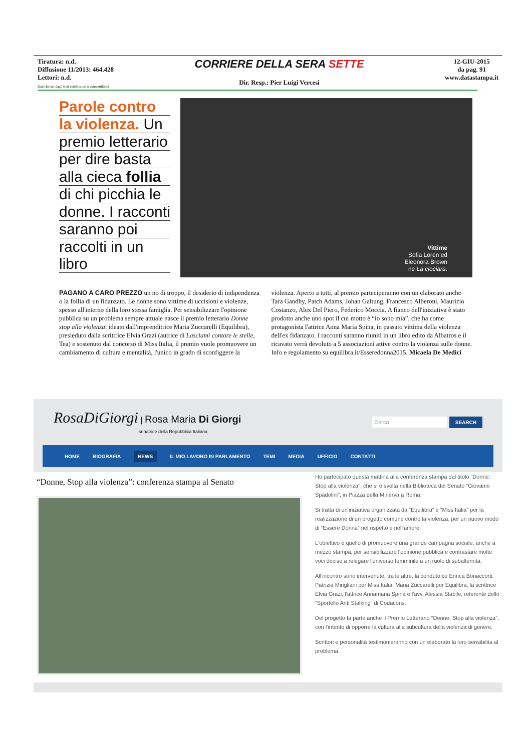Tiratura: n.d.
Diffusione 11/2013: 464.428
Lettori: n.d.
Dati rilevati dagli Enti certificatori o autocertificati
CORRIERE DELLA SERA SETTE
Dir. Resp.: Pier Luigi Vercesi
12-GIU-2015
da pag. 91
www.datastampa.it
Parole contro
la violenza. Un
premio letterario
per dire basta
alla cieca follia
di chi picchia le
donne. I racconti
saranno poi
raccolti in un libro
Vittime
Sofia Loren ed
Eleonora Brown
ne La ciociara.
PAGANO A CARO PREZZO un no di troppo, il desiderio di indipendenza o la follia di un fidanzato. Le donne sono vittime di uccisioni e violenze, spesso all'interno della loro stessa famiglia. Per sensibilizzare l'opinione pubblica su un problema sempre attuale nasce il premio letterario Donne stop alla violenza: ideato dall'imprenditrice Maria Zuccarelli (Equilibra), presieduto dalla scrittrice Elvia Grazi (autrice di Lasciami contare le stelle, Tea) e sostenuto dal concorso di Miss Italia, il premio vuole promuovere un cambiamento di cultura e mentalità, l'unico in grado di sconfiggere la violenza. Aperto a tutti, al premio parteciperanno con un elaborato anche Tara Gandhy, Patch Adams, Johan Galtung, Francesco Alberoni, Maurizio Costanzo, Alex Del Piero, Federico Moccia. A fianco dell'iniziativa è stato prodotto anche uno spot il cui motto è “io sono mia”, che ha come protagonista l'attrice Anna Maria Spina, in passato vittima della violenza dell'ex fidanzato. I racconti saranno riuniti in un libro edito da Albatros e il ricavato verrà devoluto a 5 associazioni attive contro la violenza sulle donne. Info e regolamento su equilibra.it/Esseredonna2015. Micaela De Medici
RosaDiGiorgi | Rosa Maria Di Giorgi
senatrice della Repubblica Italiana
Cerca SEARCH
HOME BIOGRAFIA NEWS IL MIO LAVORO IN PARLAMENTO TEMI MEDIA UFFICIO CONTATTI
“Donne, Stop alla violenza”: conferenza stampa al Senato
Ho partecipato questa mattina alla conferenza stampa dal titolo “Donne: Stop alla violenza”, che si è svolta nella Biblioteca del Senato “Giovanni Spadolini”, in Piazza della Minerva a Roma.
Si tratta di un'iniziativa organizzata da “Equilibra” e “Miss Italia” per la realizzazione di un progetto comune contro la violenza, per un nuovo modo di “Essere Donna” nel rispetto e nell'amore.
L'obiettivo è quello di promuovere una grande campagna sociale, anche a mezzo stampa, per sensibilizzare l'opinione pubblica e contrastare molte voci decise a relegare l'universo femminile a un ruolo di subalternità.
All'incontro sono intervenute, tra le altre, la conduttrice Enrica Bonaccorti, Patrizia Mirigliani per Miss Italia, Maria Zuccarelli per Equilibra, la scrittrice Elvia Grazi, l'attrice Annamaria Spina e l'avv. Alessia Stabile, referente dello “Sportello Anti Stalking” di Codacons.
Del progetto fa parte anche il Premio Letterario “Donne, Stop alla violenza”, con l'intento di opporre la cultura alla subcultura della violenza di genere.
Scrittori e personalità testimonieranno con un elaborato la loro sensibilità al problema.